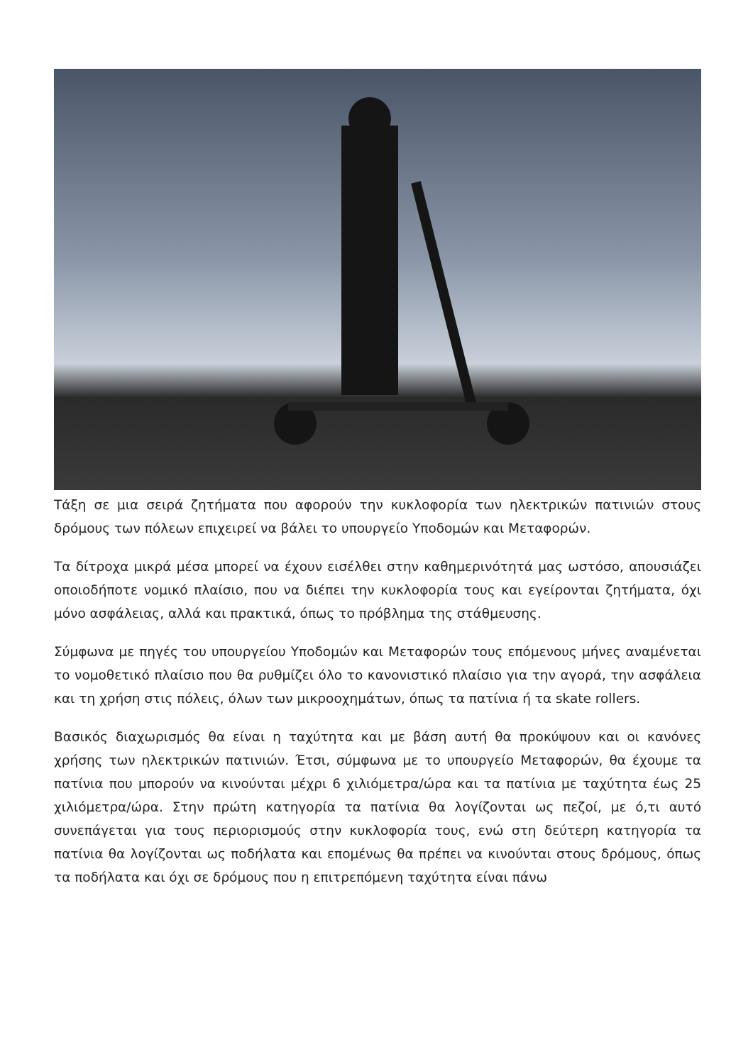Τάξη σε μια σειρά ζητήματα που αφορούν την κυκλοφορία των ηλεκτρικών πατινιών στους δρόμους των πόλεων επιχειρεί να βάλει το υπουργείο Υποδομών και Μεταφορών.
Τα δίτροχα μικρά μέσα μπορεί να έχουν εισέλθει στην καθημερινότητά μας ωστόσο, απουσιάζει οποιοδήποτε νομικό πλαίσιο, που να διέπει την κυκλοφορία τους και εγείρονται ζητήματα, όχι μόνο ασφάλειας, αλλά και πρακτικά, όπως το πρόβλημα της στάθμευσης.
Σύμφωνα με πηγές του υπουργείου Υποδομών και Μεταφορών τους επόμενους μήνες αναμένεται το νομοθετικό πλαίσιο που θα ρυθμίζει όλο το κανονιστικό πλαίσιο για την αγορά, την ασφάλεια και τη χρήση στις πόλεις, όλων των μικροοχημάτων, όπως τα πατίνια ή τα skate rollers.
Βασικός διαχωρισμός θα είναι η ταχύτητα και με βάση αυτή θα προκύψουν και οι κανόνες χρήσης των ηλεκτρικών πατινιών. Έτσι, σύμφωνα με το υπουργείο Μεταφορών, θα έχουμε τα πατίνια που μπορούν να κινούνται μέχρι 6 χιλιόμετρα/ώρα και τα πατίνια με ταχύτητα έως 25 χιλιόμετρα/ώρα. Στην πρώτη κατηγορία τα πατίνια θα λογίζονται ως πεζοί, με ό,τι αυτό συνεπάγεται για τους περιορισμούς στην κυκλοφορία τους, ενώ στη δεύτερη κατηγορία τα πατίνια θα λογίζονται ως ποδήλατα και επομένως θα πρέπει να κινούνται στους δρόμους, όπως τα ποδήλατα και όχι σε δρόμους που η επιτρεπόμενη ταχύτητα είναι πάνω